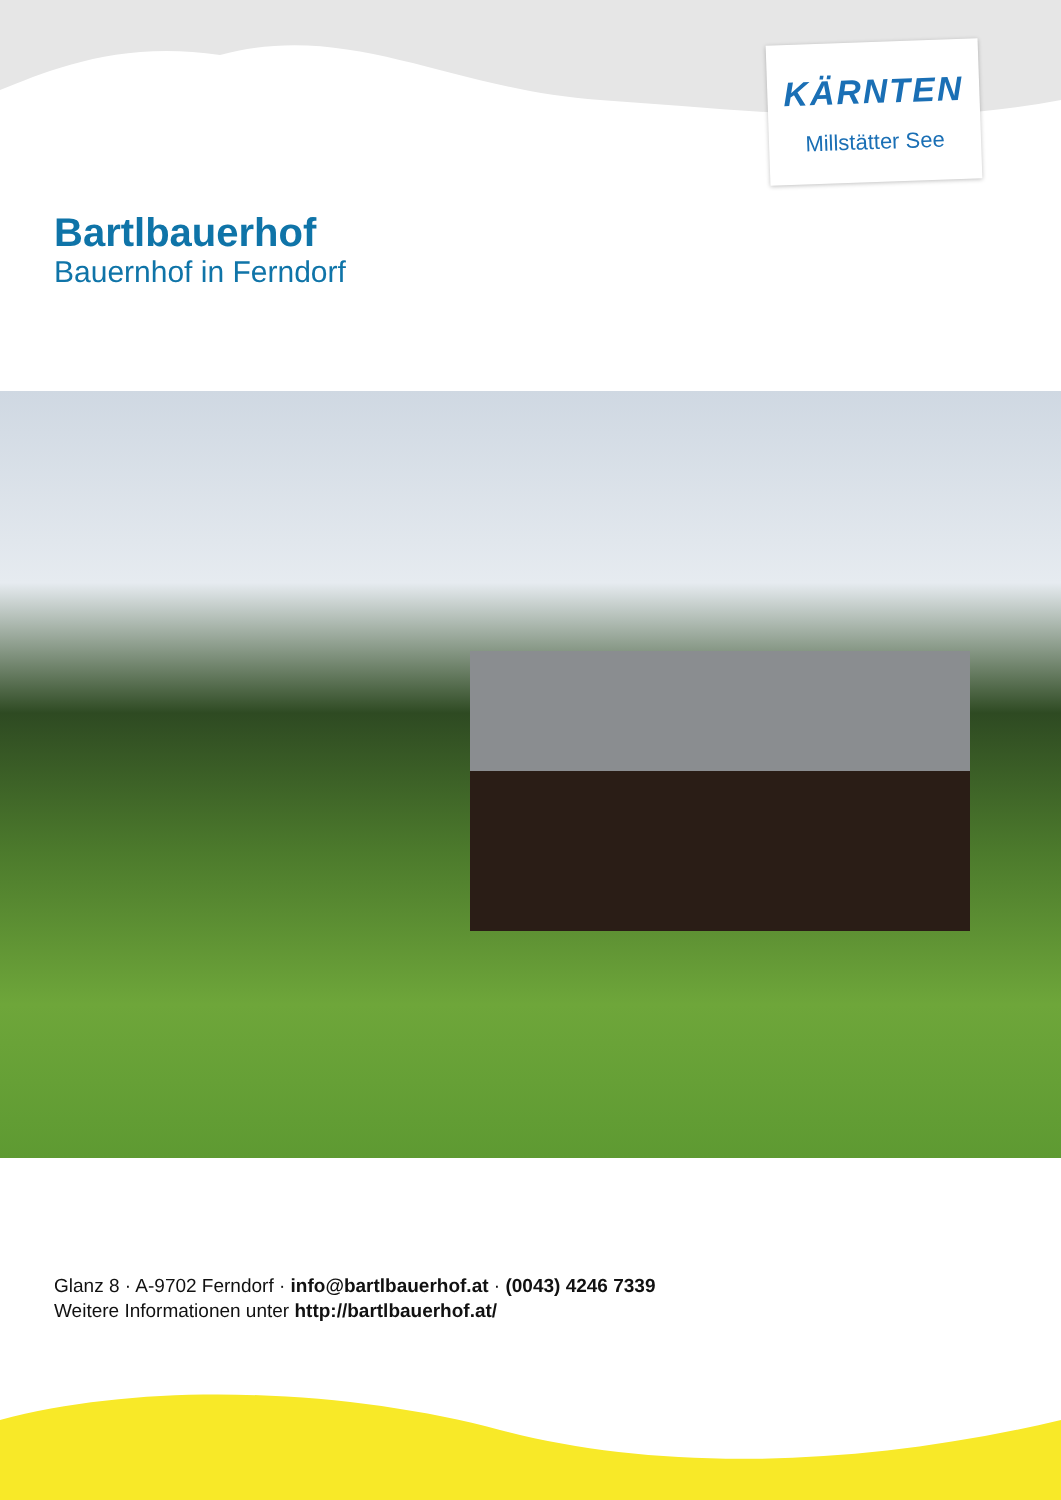KÄRNTEN
Millstätter See
Bartlbauerhof
Bauernhof in Ferndorf
Glanz 8 · A-9702 Ferndorf · info@bartlbauerhof.at · (0043) 4246 7339
Weitere Informationen unter http://bartlbauerhof.at/